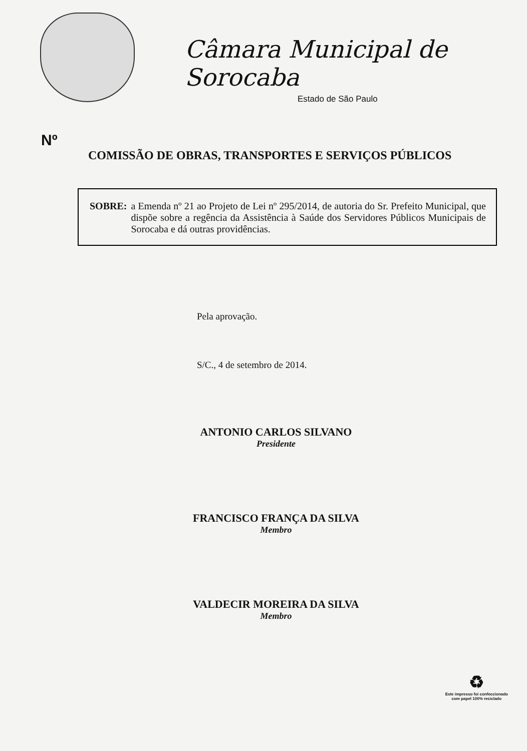Câmara Municipal de Sorocaba
Estado de São Paulo
Nº
COMISSÃO DE OBRAS, TRANSPORTES E SERVIÇOS PÚBLICOS
SOBRE: a Emenda nº 21 ao Projeto de Lei nº 295/2014, de autoria do Sr. Prefeito Municipal, que dispõe sobre a regência da Assistência à Saúde dos Servidores Públicos Municipais de Sorocaba e dá outras providências.
Pela aprovação.
S/C., 4 de setembro de 2014.
ANTONIO CARLOS SILVANO
Presidente
FRANCISCO FRANÇA DA SILVA
Membro
VALDECIR MOREIRA DA SILVA
Membro
♻
Este impresso foi confeccionado
com papel 100% reciclado